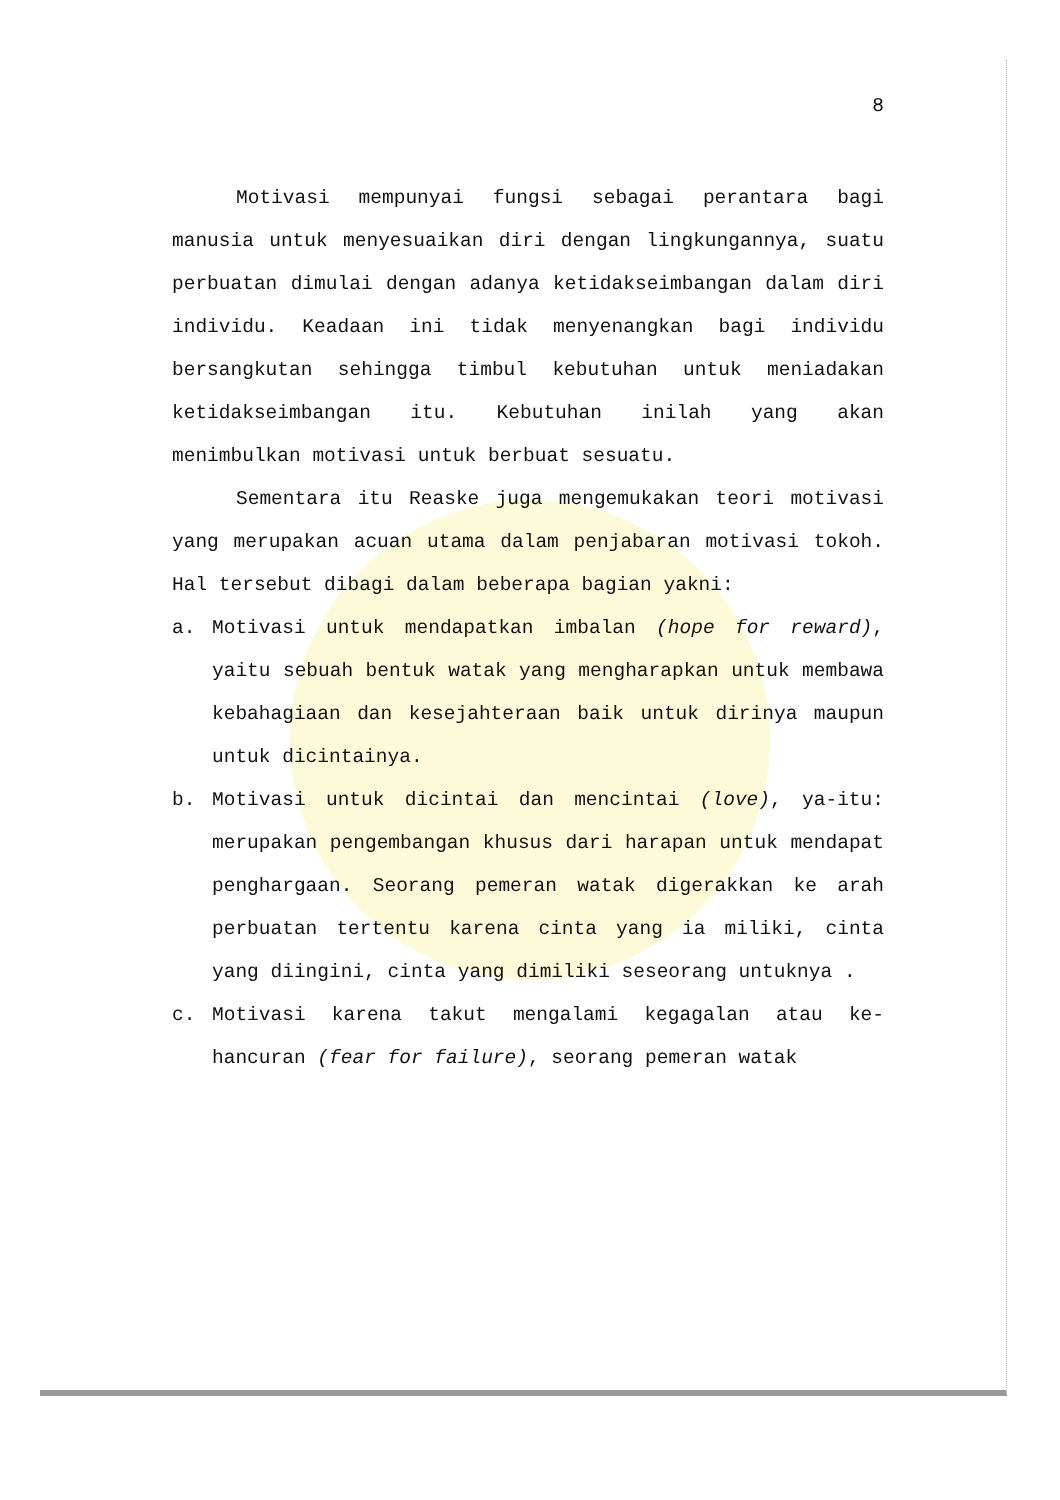8
Motivasi mempunyai fungsi sebagai perantara bagi manusia untuk menyesuaikan diri dengan lingkungannya, suatu perbuatan dimulai dengan adanya ketidakseimbangan dalam diri individu. Keadaan ini tidak menyenangkan bagi individu bersangkutan sehingga timbul kebutuhan untuk meniadakan ketidakseimbangan itu. Kebutuhan inilah yang akan menimbulkan motivasi untuk berbuat sesuatu.
Sementara itu Reaske juga mengemukakan teori motivasi yang merupakan acuan utama dalam penjabaran motivasi tokoh. Hal tersebut dibagi dalam beberapa bagian yakni:
a. Motivasi untuk mendapatkan imbalan (hope for reward), yaitu sebuah bentuk watak yang mengharapkan untuk membawa kebahagiaan dan kesejahteraan baik untuk dirinya maupun untuk dicintainya.
b. Motivasi untuk dicintai dan mencintai (love), ya-itu: merupakan pengembangan khusus dari harapan untuk mendapat penghargaan. Seorang pemeran watak digerakkan ke arah perbuatan tertentu karena cinta yang ia miliki, cinta yang diingini, cinta yang dimiliki seseorang untuknya .
c. Motivasi karena takut mengalami kegagalan atau ke-hancuran (fear for failure), seorang pemeran watak